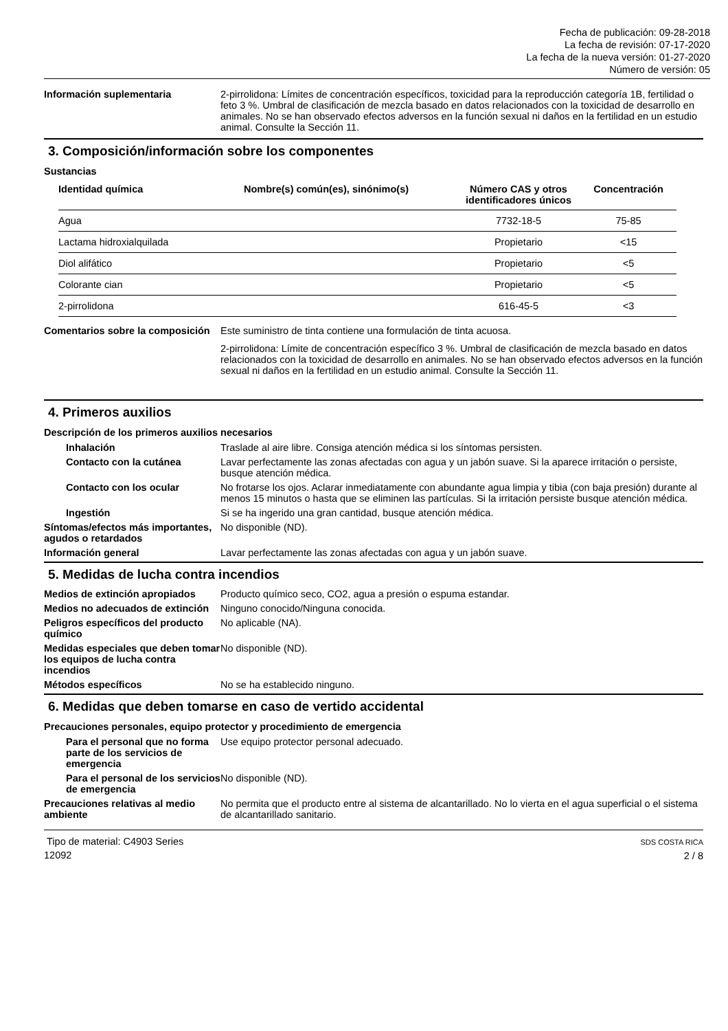Fecha de publicación: 09-28-2018
La fecha de revisión: 07-17-2020
La fecha de la nueva versión: 01-27-2020
Número de versión: 05
Información suplementaria 2-pirrolidona: Límites de concentración específicos, toxicidad para la reproducción categoría 1B, fertilidad o feto 3 %. Umbral de clasificación de mezcla basado en datos relacionados con la toxicidad de desarrollo en animales. No se han observado efectos adversos en la función sexual ni daños en la fertilidad en un estudio animal. Consulte la Sección 11.
3. Composición/información sobre los componentes
Sustancias
| Identidad química | Nombre(s) común(es), sinónimo(s) | Número CAS y otros identificadores únicos | Concentración |
| --- | --- | --- | --- |
| Agua | | 7732-18-5 | 75-85 |
| Lactama hidroxialquilada | | Propietario | <15 |
| Diol alifático | | Propietario | <5 |
| Colorante cian | | Propietario | <5 |
| 2-pirrolidona | | 616-45-5 | <3 |
Comentarios sobre la composición
Este suministro de tinta contiene una formulación de tinta acuosa.
2-pirrolidona: Límite de concentración específico 3 %. Umbral de clasificación de mezcla basado en datos relacionados con la toxicidad de desarrollo en animales. No se han observado efectos adversos en la función sexual ni daños en la fertilidad en un estudio animal. Consulte la Sección 11.
4. Primeros auxilios
Descripción de los primeros auxilios necesarios
Inhalación Traslade al aire libre. Consiga atención médica si los síntomas persisten.
Contacto con la cutánea Lavar perfectamente las zonas afectadas con agua y un jabón suave. Si la aparece irritación o persiste, busque atención médica.
Contacto con los ocular No frotarse los ojos. Aclarar inmediatamente con abundante agua limpia y tibia (con baja presión) durante al menos 15 minutos o hasta que se eliminen las partículas. Si la irritación persiste busque atención médica.
Ingestión Si se ha ingerido una gran cantidad, busque atención médica.
Síntomas/efectos más importantes, agudos o retardados
No disponible (ND).
Información general Lavar perfectamente las zonas afectadas con agua y un jabón suave.
5. Medidas de lucha contra incendios
Medios de extinción apropiados
Producto químico seco, CO2, agua a presión o espuma estandar.
Medios no adecuados de extinción
Ninguno conocido/Ninguna conocida.
Peligros específicos del producto químico
No aplicable (NA).
Medidas especiales que deben tomar los equipos de lucha contra incendios
No disponible (ND).
Métodos específicos No se ha establecido ninguno.
6. Medidas que deben tomarse en caso de vertido accidental
Precauciones personales, equipo protector y procedimiento de emergencia
Para el personal que no forma parte de los servicios de emergencia
Use equipo protector personal adecuado.
Para el personal de los servicios de emergencia
No disponible (ND).
Precauciones relativas al medio ambiente
No permita que el producto entre al sistema de alcantarillado. No lo vierta en el agua superficial o el sistema de alcantarillado sanitario.
Tipo de material: C4903 Series
12092
SDS COSTA RICA
2 / 8